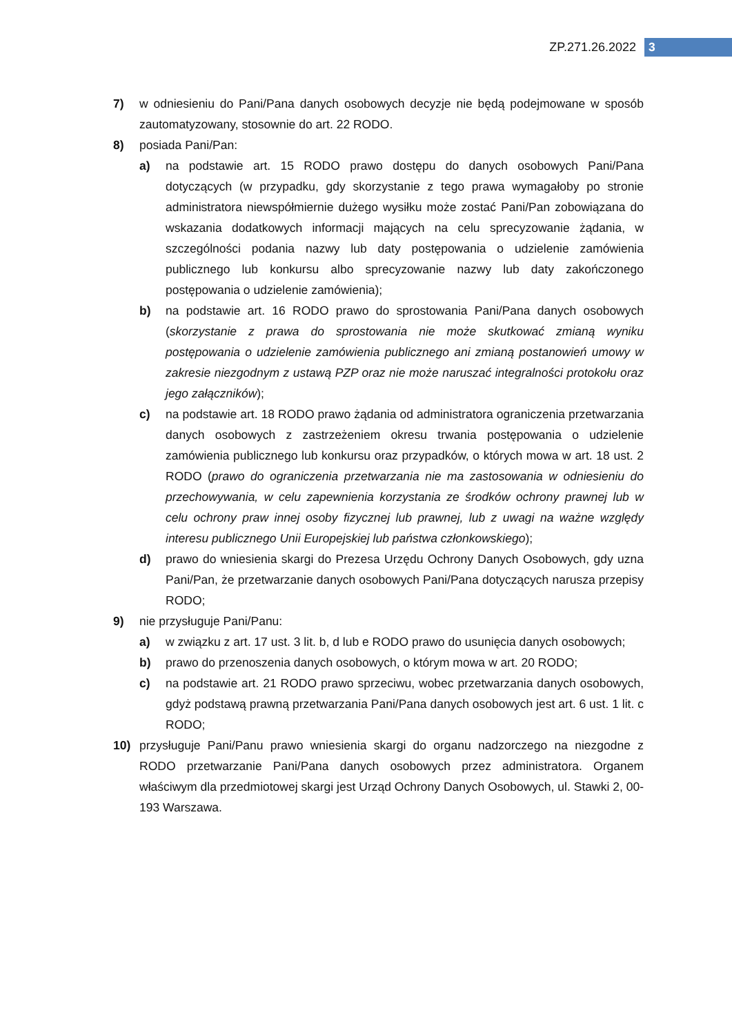ZP.271.26.2022 3
7) w odniesieniu do Pani/Pana danych osobowych decyzje nie będą podejmowane w sposób zautomatyzowany, stosownie do art. 22 RODO.
8) posiada Pani/Pan:
a) na podstawie art. 15 RODO prawo dostępu do danych osobowych Pani/Pana dotyczących (w przypadku, gdy skorzystanie z tego prawa wymagałoby po stronie administratora niewspółmiernie dużego wysiłku może zostać Pani/Pan zobowiązana do wskazania dodatkowych informacji mających na celu sprecyzowanie żądania, w szczególności podania nazwy lub daty postępowania o udzielenie zamówienia publicznego lub konkursu albo sprecyzowanie nazwy lub daty zakończonego postępowania o udzielenie zamówienia);
b) na podstawie art. 16 RODO prawo do sprostowania Pani/Pana danych osobowych (skorzystanie z prawa do sprostowania nie może skutkować zmianą wyniku postępowania o udzielenie zamówienia publicznego ani zmianą postanowień umowy w zakresie niezgodnym z ustawą PZP oraz nie może naruszać integralności protokołu oraz jego załączników);
c) na podstawie art. 18 RODO prawo żądania od administratora ograniczenia przetwarzania danych osobowych z zastrzeżeniem okresu trwania postępowania o udzielenie zamówienia publicznego lub konkursu oraz przypadków, o których mowa w art. 18 ust. 2 RODO (prawo do ograniczenia przetwarzania nie ma zastosowania w odniesieniu do przechowywania, w celu zapewnienia korzystania ze środków ochrony prawnej lub w celu ochrony praw innej osoby fizycznej lub prawnej, lub z uwagi na ważne względy interesu publicznego Unii Europejskiej lub państwa członkowskiego);
d) prawo do wniesienia skargi do Prezesa Urzędu Ochrony Danych Osobowych, gdy uzna Pani/Pan, że przetwarzanie danych osobowych Pani/Pana dotyczących narusza przepisy RODO;
9) nie przysługuje Pani/Panu:
a) w związku z art. 17 ust. 3 lit. b, d lub e RODO prawo do usunięcia danych osobowych;
b) prawo do przenoszenia danych osobowych, o którym mowa w art. 20 RODO;
c) na podstawie art. 21 RODO prawo sprzeciwu, wobec przetwarzania danych osobowych, gdyż podstawą prawną przetwarzania Pani/Pana danych osobowych jest art. 6 ust. 1 lit. c RODO;
10) przysługuje Pani/Panu prawo wniesienia skargi do organu nadzorczego na niezgodne z RODO przetwarzanie Pani/Pana danych osobowych przez administratora. Organem właściwym dla przedmiotowej skargi jest Urząd Ochrony Danych Osobowych, ul. Stawki 2, 00-193 Warszawa.